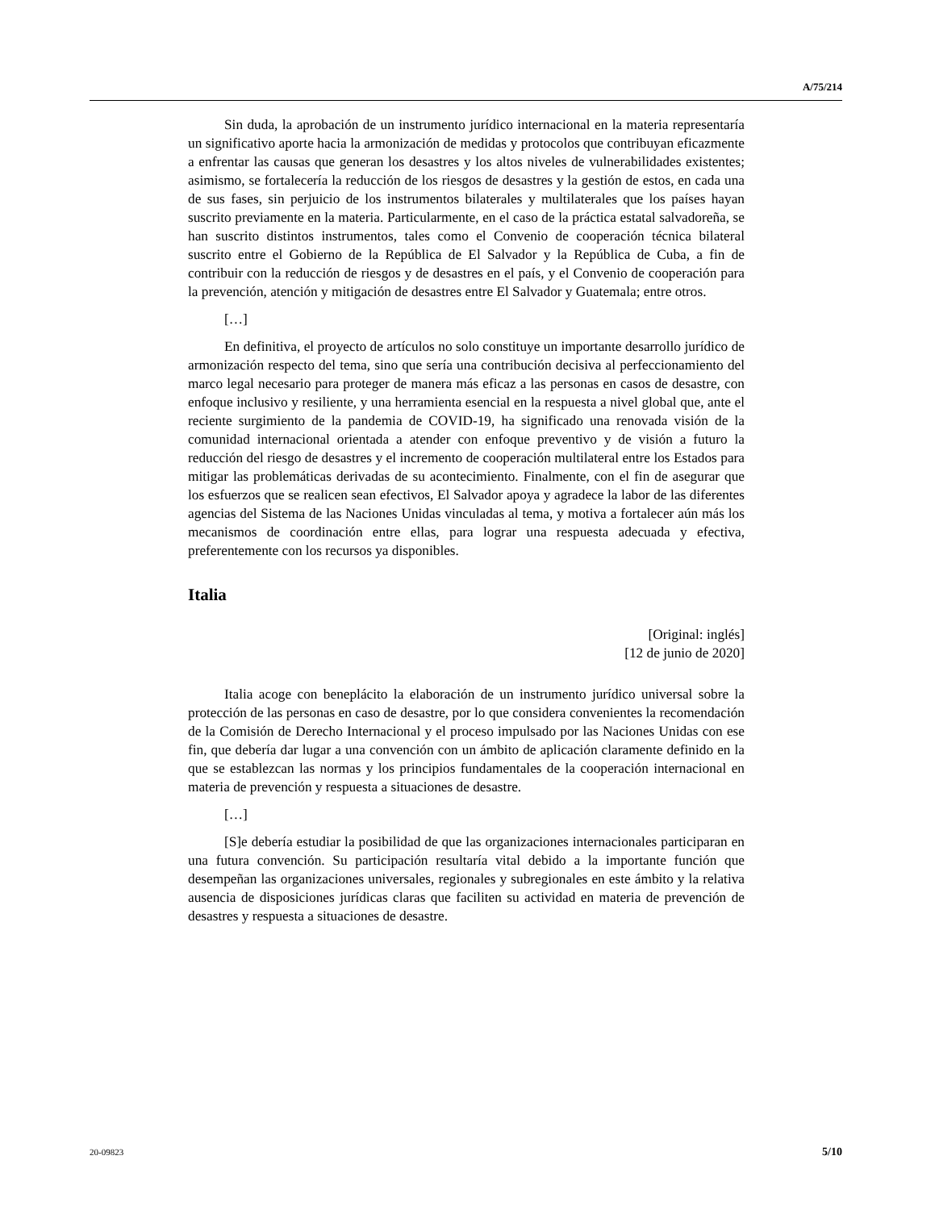A/75/214
Sin duda, la aprobación de un instrumento jurídico internacional en la materia representaría un significativo aporte hacia la armonización de medidas y protocolos que contribuyan eficazmente a enfrentar las causas que generan los desastres y los altos niveles de vulnerabilidades existentes; asimismo, se fortalecería la reducción de los riesgos de desastres y la gestión de estos, en cada una de sus fases, sin perjuicio de los instrumentos bilaterales y multilaterales que los países hayan suscrito previamente en la materia. Particularmente, en el caso de la práctica estatal salvadoreña, se han suscrito distintos instrumentos, tales como el Convenio de cooperación técnica bilateral suscrito entre el Gobierno de la República de El Salvador y la República de Cuba, a fin de contribuir con la reducción de riesgos y de desastres en el país, y el Convenio de cooperación para la prevención, atención y mitigación de desastres entre El Salvador y Guatemala; entre otros.
[…]
En definitiva, el proyecto de artículos no solo constituye un importante desarrollo jurídico de armonización respecto del tema, sino que sería una contribución decisiva al perfeccionamiento del marco legal necesario para proteger de manera más eficaz a las personas en casos de desastre, con enfoque inclusivo y resiliente, y una herramienta esencial en la respuesta a nivel global que, ante el reciente surgimiento de la pandemia de COVID-19, ha significado una renovada visión de la comunidad internacional orientada a atender con enfoque preventivo y de visión a futuro la reducción del riesgo de desastres y el incremento de cooperación multilateral entre los Estados para mitigar las problemáticas derivadas de su acontecimiento. Finalmente, con el fin de asegurar que los esfuerzos que se realicen sean efectivos, El Salvador apoya y agradece la labor de las diferentes agencias del Sistema de las Naciones Unidas vinculadas al tema, y motiva a fortalecer aún más los mecanismos de coordinación entre ellas, para lograr una respuesta adecuada y efectiva, preferentemente con los recursos ya disponibles.
Italia
[Original: inglés]
[12 de junio de 2020]
Italia acoge con beneplácito la elaboración de un instrumento jurídico universal sobre la protección de las personas en caso de desastre, por lo que considera convenientes la recomendación de la Comisión de Derecho Internacional y el proceso impulsado por las Naciones Unidas con ese fin, que debería dar lugar a una convención con un ámbito de aplicación claramente definido en la que se establezcan las normas y los principios fundamentales de la cooperación internacional en materia de prevención y respuesta a situaciones de desastre.
[…]
[S]e debería estudiar la posibilidad de que las organizaciones internacionales participaran en una futura convención. Su participación resultaría vital debido a la importante función que desempeñan las organizaciones universales, regionales y subregionales en este ámbito y la relativa ausencia de disposiciones jurídicas claras que faciliten su actividad en materia de prevención de desastres y respuesta a situaciones de desastre.
20-09823 5/10